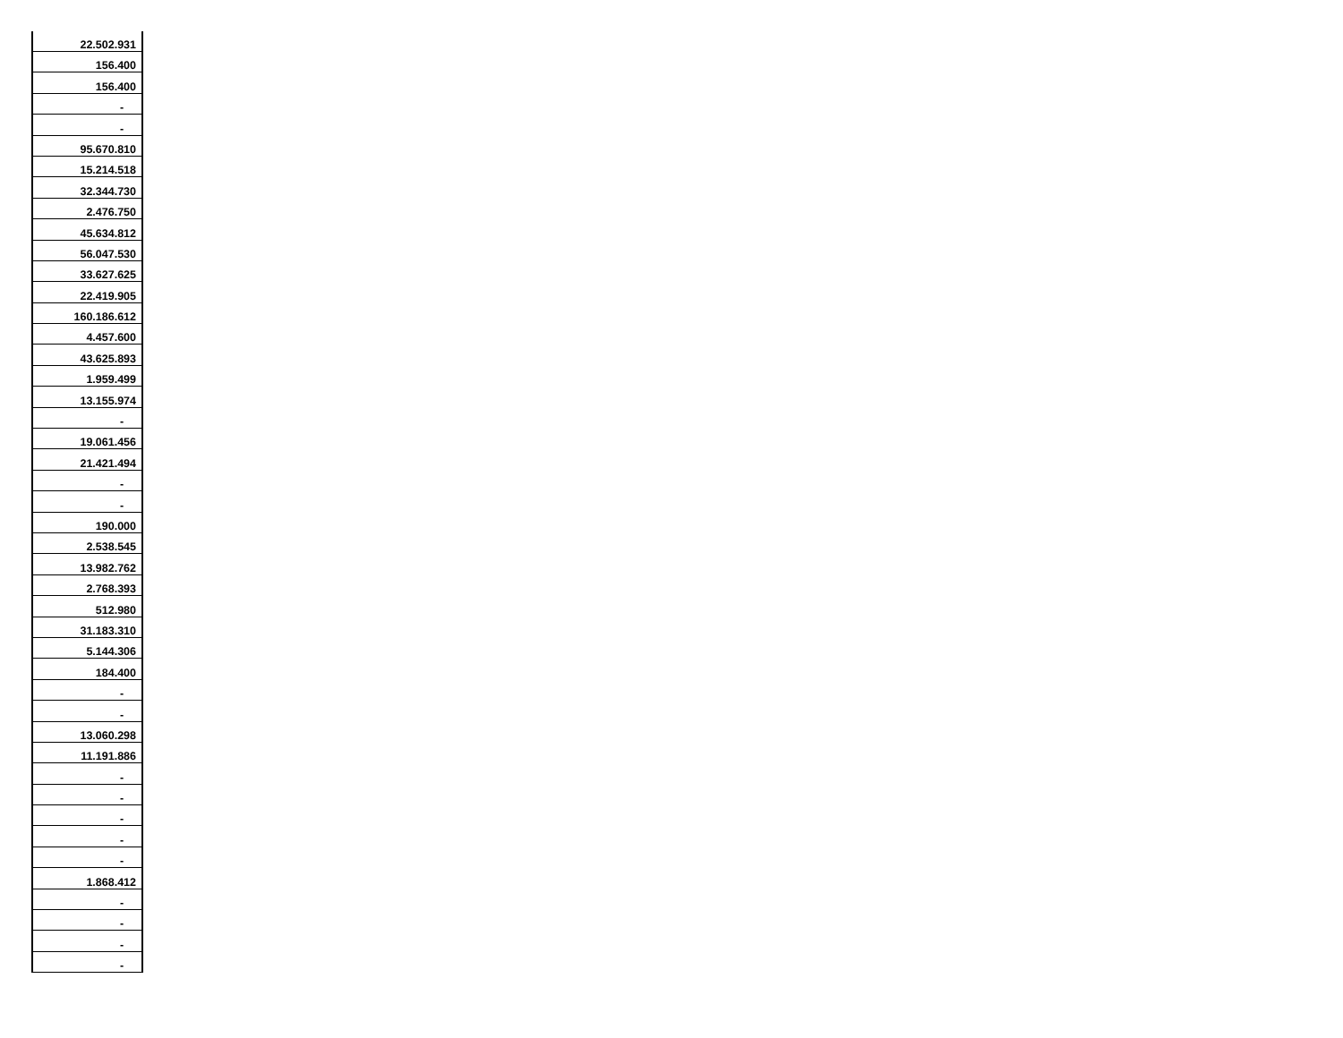| 22.502.931 |
| 156.400 |
| 156.400 |
| - |
| - |
| 95.670.810 |
| 15.214.518 |
| 32.344.730 |
| 2.476.750 |
| 45.634.812 |
| 56.047.530 |
| 33.627.625 |
| 22.419.905 |
| 160.186.612 |
| 4.457.600 |
| 43.625.893 |
| 1.959.499 |
| 13.155.974 |
| - |
| 19.061.456 |
| 21.421.494 |
| - |
| - |
| 190.000 |
| 2.538.545 |
| 13.982.762 |
| 2.768.393 |
| 512.980 |
| 31.183.310 |
| 5.144.306 |
| 184.400 |
| - |
| - |
| 13.060.298 |
| 11.191.886 |
| - |
| - |
| - |
| - |
| - |
| 1.868.412 |
| - |
| - |
| - |
| - |